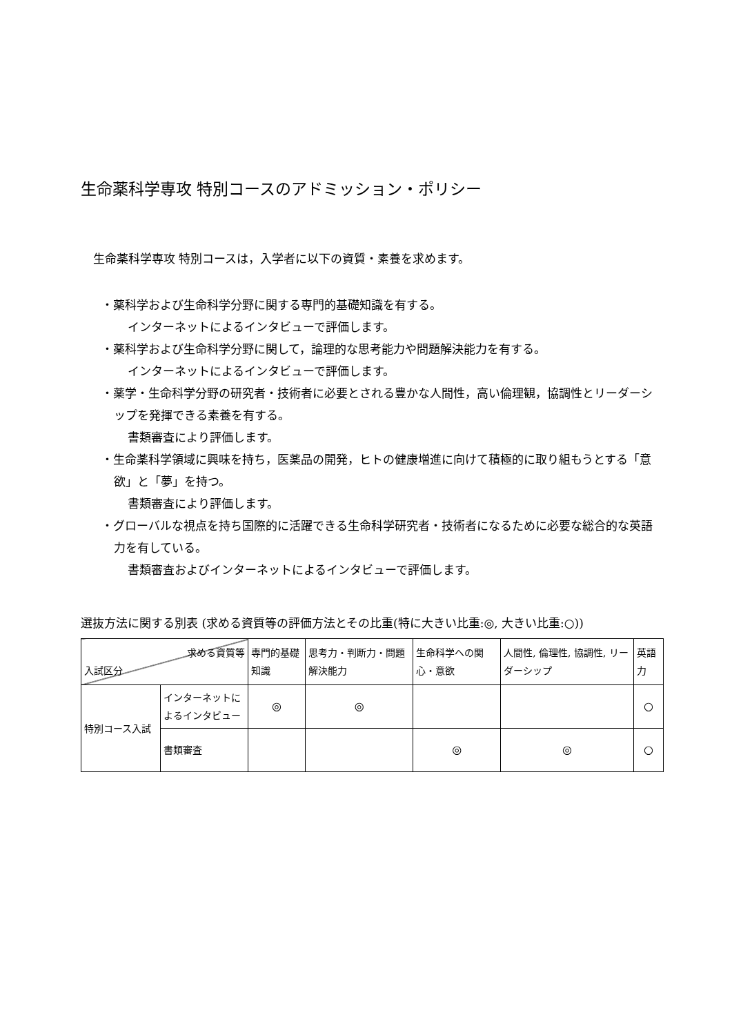生命薬科学専攻 特別コースのアドミッション・ポリシー
生命薬科学専攻 特別コースは，入学者に以下の資質・素養を求めます。
・薬科学および生命科学分野に関する専門的基礎知識を有する。
インターネットによるインタビューで評価します。
・薬科学および生命科学分野に関して，論理的な思考能力や問題解決能力を有する。
インターネットによるインタビューで評価します。
・薬学・生命科学分野の研究者・技術者に必要とされる豊かな人間性，高い倫理観，協調性とリーダーシップを発揮できる素養を有する。
書類審査により評価します。
・生命薬科学領域に興味を持ち，医薬品の開発，ヒトの健康増進に向けて積極的に取り組もうとする「意欲」と「夢」を持つ。
書類審査により評価します。
・グローバルな視点を持ち国際的に活躍できる生命科学研究者・技術者になるために必要な総合的な英語力を有している。
書類審査およびインターネットによるインタビューで評価します。
選抜方法に関する別表 (求める資質等の評価方法とその比重(特に大きい比重:◎, 大きい比重:○))
| 求める資質等 入試区分 | | 専門的基礎知識 | 思考力・判断力・問題解決能力 | 生命科学への関心・意欲 | 人間性, 倫理性, 協調性, リーダーシップ | 英語力 |
| --- | --- | --- | --- | --- | --- | --- |
| 特別コース入試 | インターネットによるインタビュー | ◎ | ◎ | | | ○ |
| | 書類審査 | | | ◎ | ◎ | ○ |